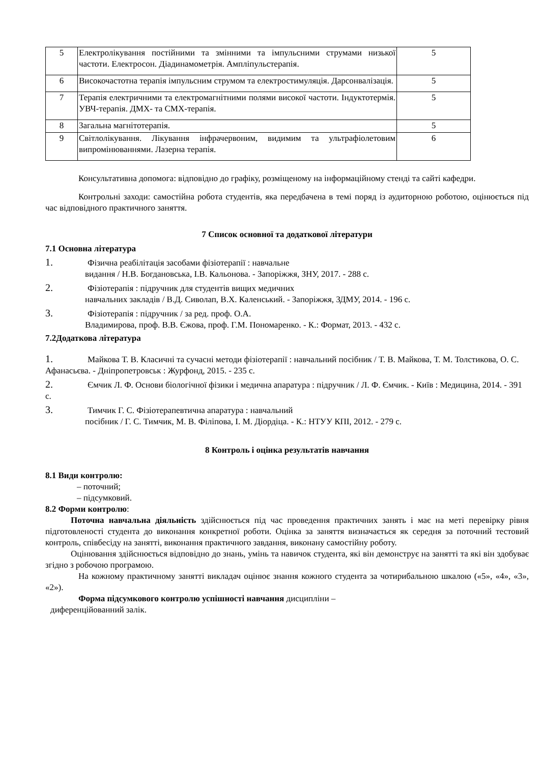| 5 | Електролікування постійними та змінними та імпульсними струмами низької частоти. Електросон. Діадинамометрія. Ампліпульстерапія. | 5 |
| 6 | Високочастотна терапія імпульсним струмом та електростимуляція. Дарсонвалізація. | 5 |
| 7 | Терапія електричними та електромагнітними полями високої частоти. Індуктотермія. УВЧ-терапія. ДМХ- та СМХ-терапія. | 5 |
| 8 | Загальна магнітотерапія. | 5 |
| 9 | Світлолікування. Лікування інфрачервоним, видимим та ультрафіолетовим випромінюваннями. Лазерна терапія. | 6 |
Консультативна допомога: відповідно до графіку, розміщеному на інформаційному стенді та сайті кафедри.
Контрольні заходи: самостійна робота студентів, яка передбачена в темі поряд із аудиторною роботою, оцінюється під час відповідного практичного заняття.
7 Список основної та додаткової літератури
7.1 Основна література
1. Фізична реабілітація засобами фізіотерапії : навчальне
видання / Н.В. Богдановська, І.В. Кальонова. - Запоріжжя, ЗНУ, 2017. - 288 с.
2. Фізіотерапія : підручник для студентів вищих медичних
навчальних закладів / В.Д. Сиволап, В.Х. Каленський. - Запоріжжя, ЗДМУ, 2014. - 196 с.
3. Фізіотерапія : підручник / за ред. проф. О.А.
Владимирова, проф. В.В. Єжова, проф. Г.М. Пономаренко. - К.: Формат, 2013. - 432 с.
7.2Додаткова література
1. Майкова Т. В. Класичні та сучасні методи фізіотерапії : навчальний посібник / Т. В. Майкова, Т. М. Толстикова, О. С. Афанасьєва. - Дніпропетровськ : Журфонд, 2015. - 235 с.
2. Ємчик Л. Ф. Основи біологічної фізики і медична апаратура : підручник / Л. Ф. Ємчик. - Київ : Медицина, 2014. - 391 с.
3. Тимчик Г. С. Фізіотерапевтична апаратура : навчальний
посібник / Г. С. Тимчик, М. В. Філіпова, І. М. Діордіца. - К.: НТУУ КПІ, 2012. - 279 с.
8 Контроль і оцінка результатів навчання
8.1 Види контролю:
– поточний;
– підсумковий.
8.2 Форми контролю:
Поточна навчальна діяльність здійснюється під час проведення практичних занять і має на меті перевірку рівня підготовленості студента до виконання конкретної роботи. Оцінка за заняття визначається як середня за поточний тестовий контроль, співбесіду на занятті, виконання практичного завдання, виконану самостійну роботу.
Оцінювання здійснюється відповідно до знань, умінь та навичок студента, які він демонструє на занятті та які він здобуває згідно з робочою програмою.
На кожному практичному занятті викладач оцінює знання кожного студента за чотирибальною шкалою («5», «4», «3», «2»).
Форма підсумкового контролю успішності навчання дисципліни –
диференційованний залік.